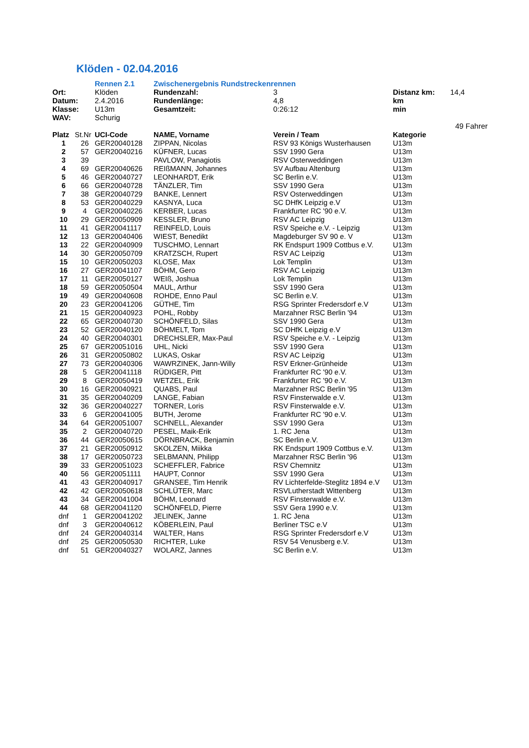Klöden - 02.04.2016
| | Rennen 2.1 | Zwischenergebnis Rundstreckenrennen | | | |
| Ort: | Klöden | Rundenzahl: | 3 | Distanz km: | 14,4 |
| Datum: | 2.4.2016 | Rundenlänge: | 4,8 | km | |
| Klasse: | U13m | Gesamtzeit: | 0:26:12 | min | |
| WAV: | Schurig | | | | |
| | | | | | 49 Fahrer |
| Platz | St.Nr | UCI-Code | NAME, Vorname | Verein / Team | Kategorie |
| --- | --- | --- | --- | --- | --- |
| 1 | 26 | GER20040128 | ZIPPAN, Nicolas | RSV 93 Königs Wusterhausen | U13m |
| 2 | 57 | GER20040216 | KÜFNER, Lucas | SSV 1990 Gera | U13m |
| 3 | 39 | | PAVLOW, Panagiotis | RSV Osterweddingen | U13m |
| 4 | 69 | GER20040626 | REIßMANN, Johannes | SV Aufbau Altenburg | U13m |
| 5 | 46 | GER20040727 | LEONHARDT, Erik | SC Berlin e.V. | U13m |
| 6 | 66 | GER20040728 | TÄNZLER, Tim | SSV 1990 Gera | U13m |
| 7 | 38 | GER20040729 | BANKE, Lennert | RSV Osterweddingen | U13m |
| 8 | 53 | GER20040229 | KASNYA, Luca | SC DHfK Leipzig e.V | U13m |
| 9 | 4 | GER20040226 | KERBER, Lucas | Frankfurter RC '90 e.V. | U13m |
| 10 | 29 | GER20050909 | KESSLER, Bruno | RSV AC Leipzig | U13m |
| 11 | 41 | GER20041117 | REINFELD, Louis | RSV Speiche e.V. - Leipzig | U13m |
| 12 | 13 | GER20040406 | WIEST, Benedikt | Magdeburger SV 90 e. V | U13m |
| 13 | 22 | GER20040909 | TUSCHMO, Lennart | RK Endspurt 1909 Cottbus e.V. | U13m |
| 14 | 30 | GER20050709 | KRATZSCH, Rupert | RSV AC Leipzig | U13m |
| 15 | 10 | GER20050203 | KLOSE, Max | Lok Templin | U13m |
| 16 | 27 | GER20041107 | BÖHM, Gero | RSV AC Leipzig | U13m |
| 17 | 11 | GER20050127 | WEIß, Joshua | Lok Templin | U13m |
| 18 | 59 | GER20050504 | MAUL, Arthur | SSV 1990 Gera | U13m |
| 19 | 49 | GER20040608 | ROHDE, Enno Paul | SC Berlin e.V. | U13m |
| 20 | 23 | GER20041206 | GÜTHE, Tim | RSG Sprinter Fredersdorf e.V | U13m |
| 21 | 15 | GER20040923 | POHL, Robby | Marzahner RSC Berlin '94 | U13m |
| 22 | 65 | GER20040730 | SCHÖNFELD, Silas | SSV 1990 Gera | U13m |
| 23 | 52 | GER20040120 | BÖHMELT, Tom | SC DHfK Leipzig e.V | U13m |
| 24 | 40 | GER20040301 | DRECHSLER, Max-Paul | RSV Speiche e.V. - Leipzig | U13m |
| 25 | 67 | GER20051016 | UHL, Nicki | SSV 1990 Gera | U13m |
| 26 | 31 | GER20050802 | LUKAS, Oskar | RSV AC Leipzig | U13m |
| 27 | 73 | GER20040306 | WAWRZINEK, Jann-Willy | RSV Erkner-Grünheide | U13m |
| 28 | 5 | GER20041118 | RÜDIGER, Pitt | Frankfurter RC '90 e.V. | U13m |
| 29 | 8 | GER20050419 | WETZEL, Erik | Frankfurter RC '90 e.V. | U13m |
| 30 | 16 | GER20040921 | QUABS, Paul | Marzahner RSC Berlin '95 | U13m |
| 31 | 35 | GER20040209 | LANGE, Fabian | RSV Finsterwalde e.V. | U13m |
| 32 | 36 | GER20040227 | TORNER, Loris | RSV Finsterwalde e.V. | U13m |
| 33 | 6 | GER20041005 | BUTH, Jerome | Frankfurter RC '90 e.V. | U13m |
| 34 | 64 | GER20051007 | SCHNELL, Alexander | SSV 1990 Gera | U13m |
| 35 | 2 | GER20040720 | PESEL, Maik-Erik | 1. RC Jena | U13m |
| 36 | 44 | GER20050615 | DÖRNBRACK, Benjamin | SC Berlin e.V. | U13m |
| 37 | 21 | GER20050912 | SKOLZEN, Miikka | RK Endspurt 1909 Cottbus e.V. | U13m |
| 38 | 17 | GER20050723 | SELBMANN, Philipp | Marzahner RSC Berlin '96 | U13m |
| 39 | 33 | GER20051023 | SCHEFFLER, Fabrice | RSV Chemnitz | U13m |
| 40 | 56 | GER20051111 | HAUPT, Connor | SSV 1990 Gera | U13m |
| 41 | 43 | GER20040917 | GRANSEE, Tim Henrik | RV Lichterfelde-Steglitz 1894 e.V | U13m |
| 42 | 42 | GER20050618 | SCHLÜTER, Marc | RSVLutherstadt Wittenberg | U13m |
| 43 | 34 | GER20041004 | BÖHM, Leonard | RSV Finsterwalde e.V. | U13m |
| 44 | 68 | GER20041120 | SCHÖNFELD, Pierre | SSV Gera 1990 e.V. | U13m |
| dnf | 1 | GER20041202 | JELINEK, Janne | 1. RC Jena | U13m |
| dnf | 3 | GER20040612 | KÖBERLEIN, Paul | Berliner TSC e.V | U13m |
| dnf | 24 | GER20040314 | WALTER, Hans | RSG Sprinter Fredersdorf e.V | U13m |
| dnf | 25 | GER20050530 | RICHTER, Luke | RSV 54 Venusberg e.V. | U13m |
| dnf | 51 | GER20040327 | WOLARZ, Jannes | SC Berlin e.V. | U13m |